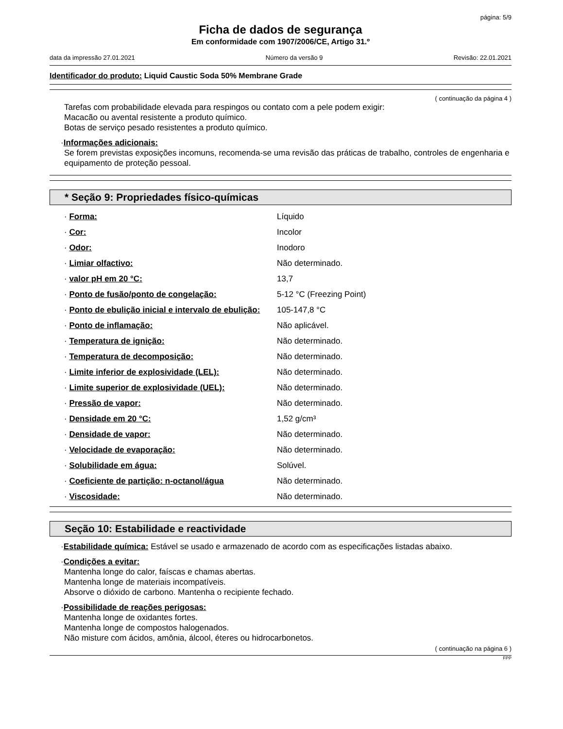página: 5/9
Ficha de dados de segurança
Em conformidade com 1907/2006/CE, Artigo 31.º
data da impressão 27.01.2021 Número da versão 9 Revisão: 22.01.2021
Identificador do produto: Liquid Caustic Soda 50% Membrane Grade
( continuação da página 4 )
Tarefas com probabilidade elevada para respingos ou contato com a pele podem exigir:
Macacão ou avental resistente a produto químico.
Botas de serviço pesado resistentes a produto químico.
·Informações adicionais:
Se forem previstas exposições incomuns, recomenda-se uma revisão das práticas de trabalho, controles de engenharia e equipamento de proteção pessoal.
* Seção 9: Propriedades físico-químicas
· Forma: Líquido
· Cor: Incolor
· Odor: Inodoro
· Limiar olfactivo: Não determinado.
· valor pH em 20 °C: 13,7
· Ponto de fusão/ponto de congelação: 5-12 °C (Freezing Point)
· Ponto de ebulição inicial e intervalo de ebulição: 105-147,8 °C
· Ponto de inflamação: Não aplicável.
· Temperatura de ignição: Não determinado.
· Temperatura de decomposição: Não determinado.
· Limite inferior de explosividade (LEL): Não determinado.
· Limite superior de explosividade (UEL): Não determinado.
· Pressão de vapor: Não determinado.
· Densidade em 20 °C: 1,52 g/cm³
· Densidade de vapor: Não determinado.
· Velocidade de evaporação: Não determinado.
· Solubilidade em água: Solúvel.
· Coeficiente de partição: n-octanol/água Não determinado.
· Viscosidade: Não determinado.
Seção 10: Estabilidade e reactividade
·Estabilidade química: Estável se usado e armazenado de acordo com as especificações listadas abaixo.
·Condições a evitar:
Mantenha longe do calor, faíscas e chamas abertas.
Mantenha longe de materiais incompatíveis.
Absorve o dióxido de carbono. Mantenha o recipiente fechado.
·Possibilidade de reações perigosas:
Mantenha longe de oxidantes fortes.
Mantenha longe de compostos halogenados.
Não misture com ácidos, amônia, álcool, éteres ou hidrocarbonetos.
( continuação na página 6 )
FPP